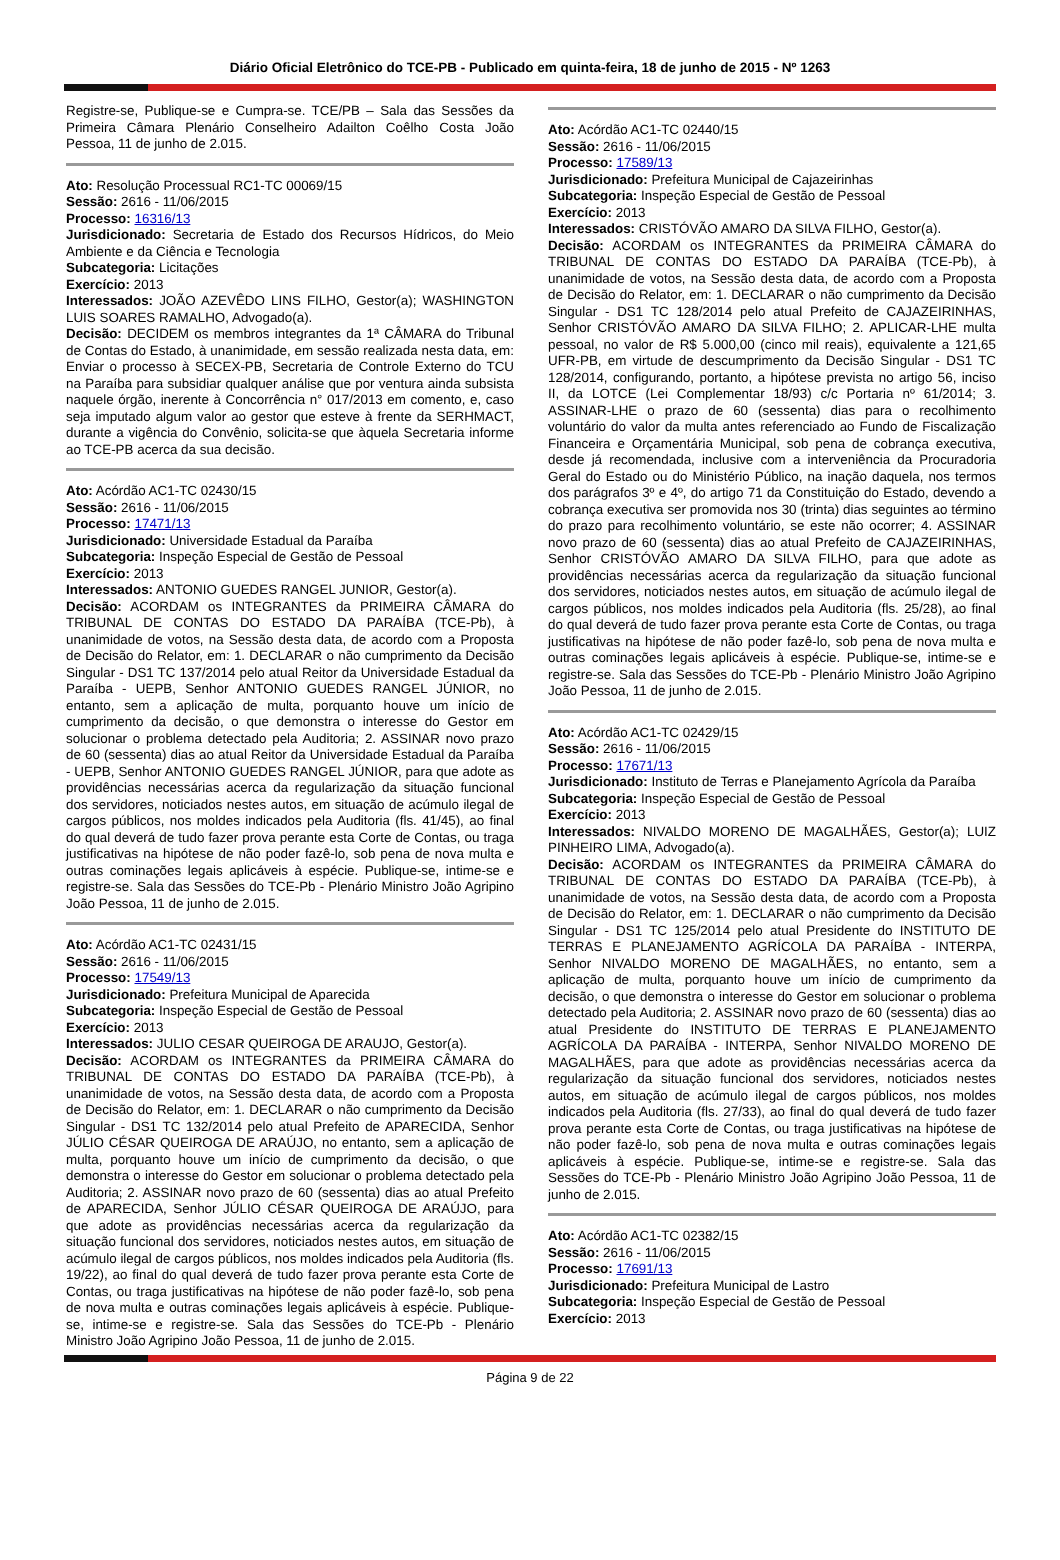Diário Oficial Eletrônico do TCE-PB - Publicado em quinta-feira, 18 de junho de 2015 - Nº 1263
Registre-se, Publique-se e Cumpra-se. TCE/PB – Sala das Sessões da Primeira Câmara Plenário Conselheiro Adailton Coêlho Costa João Pessoa, 11 de junho de 2.015.
Ato: Resolução Processual RC1-TC 00069/15
Sessão: 2616 - 11/06/2015
Processo: 16316/13
Jurisdicionado: Secretaria de Estado dos Recursos Hídricos, do Meio Ambiente e da Ciência e Tecnologia
Subcategoria: Licitações
Exercício: 2013
Interessados: JOÃO AZEVÊDO LINS FILHO, Gestor(a); WASHINGTON LUIS SOARES RAMALHO, Advogado(a).
Decisão: DECIDEM os membros integrantes da 1ª CÂMARA do Tribunal de Contas do Estado, à unanimidade, em sessão realizada nesta data, em: Enviar o processo à SECEX-PB, Secretaria de Controle Externo do TCU na Paraíba para subsidiar qualquer análise que por ventura ainda subsista naquele órgão, inerente à Concorrência n° 017/2013 em comento, e, caso seja imputado algum valor ao gestor que esteve à frente da SERHMACT, durante a vigência do Convênio, solicita-se que àquela Secretaria informe ao TCE-PB acerca da sua decisão.
Ato: Acórdão AC1-TC 02430/15
Sessão: 2616 - 11/06/2015
Processo: 17471/13
Jurisdicionado: Universidade Estadual da Paraíba
Subcategoria: Inspeção Especial de Gestão de Pessoal
Exercício: 2013
Interessados: ANTONIO GUEDES RANGEL JUNIOR, Gestor(a).
Decisão: ACORDAM os INTEGRANTES da PRIMEIRA CÂMARA do TRIBUNAL DE CONTAS DO ESTADO DA PARAÍBA (TCE-Pb), à unanimidade de votos, na Sessão desta data, de acordo com a Proposta de Decisão do Relator, em: 1. DECLARAR o não cumprimento da Decisão Singular - DS1 TC 137/2014 pelo atual Reitor da Universidade Estadual da Paraíba - UEPB, Senhor ANTONIO GUEDES RANGEL JÚNIOR, no entanto, sem a aplicação de multa, porquanto houve um início de cumprimento da decisão, o que demonstra o interesse do Gestor em solucionar o problema detectado pela Auditoria; 2. ASSINAR novo prazo de 60 (sessenta) dias ao atual Reitor da Universidade Estadual da Paraíba - UEPB, Senhor ANTONIO GUEDES RANGEL JÚNIOR, para que adote as providências necessárias acerca da regularização da situação funcional dos servidores, noticiados nestes autos, em situação de acúmulo ilegal de cargos públicos, nos moldes indicados pela Auditoria (fls. 41/45), ao final do qual deverá de tudo fazer prova perante esta Corte de Contas, ou traga justificativas na hipótese de não poder fazê-lo, sob pena de nova multa e outras cominações legais aplicáveis à espécie. Publique-se, intime-se e registre-se. Sala das Sessões do TCE-Pb - Plenário Ministro João Agripino João Pessoa, 11 de junho de 2.015.
Ato: Acórdão AC1-TC 02431/15
Sessão: 2616 - 11/06/2015
Processo: 17549/13
Jurisdicionado: Prefeitura Municipal de Aparecida
Subcategoria: Inspeção Especial de Gestão de Pessoal
Exercício: 2013
Interessados: JULIO CESAR QUEIROGA DE ARAUJO, Gestor(a).
Decisão: ACORDAM os INTEGRANTES da PRIMEIRA CÂMARA do TRIBUNAL DE CONTAS DO ESTADO DA PARAÍBA (TCE-Pb), à unanimidade de votos, na Sessão desta data, de acordo com a Proposta de Decisão do Relator, em: 1. DECLARAR o não cumprimento da Decisão Singular - DS1 TC 132/2014 pelo atual Prefeito de APARECIDA, Senhor JÚLIO CÉSAR QUEIROGA DE ARAÚJO, no entanto, sem a aplicação de multa, porquanto houve um início de cumprimento da decisão, o que demonstra o interesse do Gestor em solucionar o problema detectado pela Auditoria; 2. ASSINAR novo prazo de 60 (sessenta) dias ao atual Prefeito de APARECIDA, Senhor JÚLIO CÉSAR QUEIROGA DE ARAÚJO, para que adote as providências necessárias acerca da regularização da situação funcional dos servidores, noticiados nestes autos, em situação de acúmulo ilegal de cargos públicos, nos moldes indicados pela Auditoria (fls. 19/22), ao final do qual deverá de tudo fazer prova perante esta Corte de Contas, ou traga justificativas na hipótese de não poder fazê-lo, sob pena de nova multa e outras cominações legais aplicáveis à espécie. Publique-se, intime-se e registre-se. Sala das Sessões do TCE-Pb - Plenário Ministro João Agripino João Pessoa, 11 de junho de 2.015.
Ato: Acórdão AC1-TC 02440/15
Sessão: 2616 - 11/06/2015
Processo: 17589/13
Jurisdicionado: Prefeitura Municipal de Cajazeirinhas
Subcategoria: Inspeção Especial de Gestão de Pessoal
Exercício: 2013
Interessados: CRISTÓVÃO AMARO DA SILVA FILHO, Gestor(a).
Decisão: ACORDAM os INTEGRANTES da PRIMEIRA CÂMARA do TRIBUNAL DE CONTAS DO ESTADO DA PARAÍBA (TCE-Pb), à unanimidade de votos, na Sessão desta data, de acordo com a Proposta de Decisão do Relator, em: 1. DECLARAR o não cumprimento da Decisão Singular - DS1 TC 128/2014 pelo atual Prefeito de CAJAZEIRINHAS, Senhor CRISTÓVÃO AMARO DA SILVA FILHO; 2. APLICAR-LHE multa pessoal, no valor de R$ 5.000,00 (cinco mil reais), equivalente a 121,65 UFR-PB, em virtude de descumprimento da Decisão Singular - DS1 TC 128/2014, configurando, portanto, a hipótese prevista no artigo 56, inciso II, da LOTCE (Lei Complementar 18/93) c/c Portaria nº 61/2014; 3. ASSINAR-LHE o prazo de 60 (sessenta) dias para o recolhimento voluntário do valor da multa antes referenciado ao Fundo de Fiscalização Financeira e Orçamentária Municipal, sob pena de cobrança executiva, desde já recomendada, inclusive com a interveniência da Procuradoria Geral do Estado ou do Ministério Público, na inação daquela, nos termos dos parágrafos 3º e 4º, do artigo 71 da Constituição do Estado, devendo a cobrança executiva ser promovida nos 30 (trinta) dias seguintes ao término do prazo para recolhimento voluntário, se este não ocorrer; 4. ASSINAR novo prazo de 60 (sessenta) dias ao atual Prefeito de CAJAZEIRINHAS, Senhor CRISTÓVÃO AMARO DA SILVA FILHO, para que adote as providências necessárias acerca da regularização da situação funcional dos servidores, noticiados nestes autos, em situação de acúmulo ilegal de cargos públicos, nos moldes indicados pela Auditoria (fls. 25/28), ao final do qual deverá de tudo fazer prova perante esta Corte de Contas, ou traga justificativas na hipótese de não poder fazê-lo, sob pena de nova multa e outras cominações legais aplicáveis à espécie. Publique-se, intime-se e registre-se. Sala das Sessões do TCE-Pb - Plenário Ministro João Agripino João Pessoa, 11 de junho de 2.015.
Ato: Acórdão AC1-TC 02429/15
Sessão: 2616 - 11/06/2015
Processo: 17671/13
Jurisdicionado: Instituto de Terras e Planejamento Agrícola da Paraíba
Subcategoria: Inspeção Especial de Gestão de Pessoal
Exercício: 2013
Interessados: NIVALDO MORENO DE MAGALHÃES, Gestor(a); LUIZ PINHEIRO LIMA, Advogado(a).
Decisão: ACORDAM os INTEGRANTES da PRIMEIRA CÂMARA do TRIBUNAL DE CONTAS DO ESTADO DA PARAÍBA (TCE-Pb), à unanimidade de votos, na Sessão desta data, de acordo com a Proposta de Decisão do Relator, em: 1. DECLARAR o não cumprimento da Decisão Singular - DS1 TC 125/2014 pelo atual Presidente do INSTITUTO DE TERRAS E PLANEJAMENTO AGRÍCOLA DA PARAÍBA - INTERPA, Senhor NIVALDO MORENO DE MAGALHÃES, no entanto, sem a aplicação de multa, porquanto houve um início de cumprimento da decisão, o que demonstra o interesse do Gestor em solucionar o problema detectado pela Auditoria; 2. ASSINAR novo prazo de 60 (sessenta) dias ao atual Presidente do INSTITUTO DE TERRAS E PLANEJAMENTO AGRÍCOLA DA PARAÍBA - INTERPA, Senhor NIVALDO MORENO DE MAGALHÃES, para que adote as providências necessárias acerca da regularização da situação funcional dos servidores, noticiados nestes autos, em situação de acúmulo ilegal de cargos públicos, nos moldes indicados pela Auditoria (fls. 27/33), ao final do qual deverá de tudo fazer prova perante esta Corte de Contas, ou traga justificativas na hipótese de não poder fazê-lo, sob pena de nova multa e outras cominações legais aplicáveis à espécie. Publique-se, intime-se e registre-se. Sala das Sessões do TCE-Pb - Plenário Ministro João Agripino João Pessoa, 11 de junho de 2.015.
Ato: Acórdão AC1-TC 02382/15
Sessão: 2616 - 11/06/2015
Processo: 17691/13
Jurisdicionado: Prefeitura Municipal de Lastro
Subcategoria: Inspeção Especial de Gestão de Pessoal
Exercício: 2013
Página 9 de 22